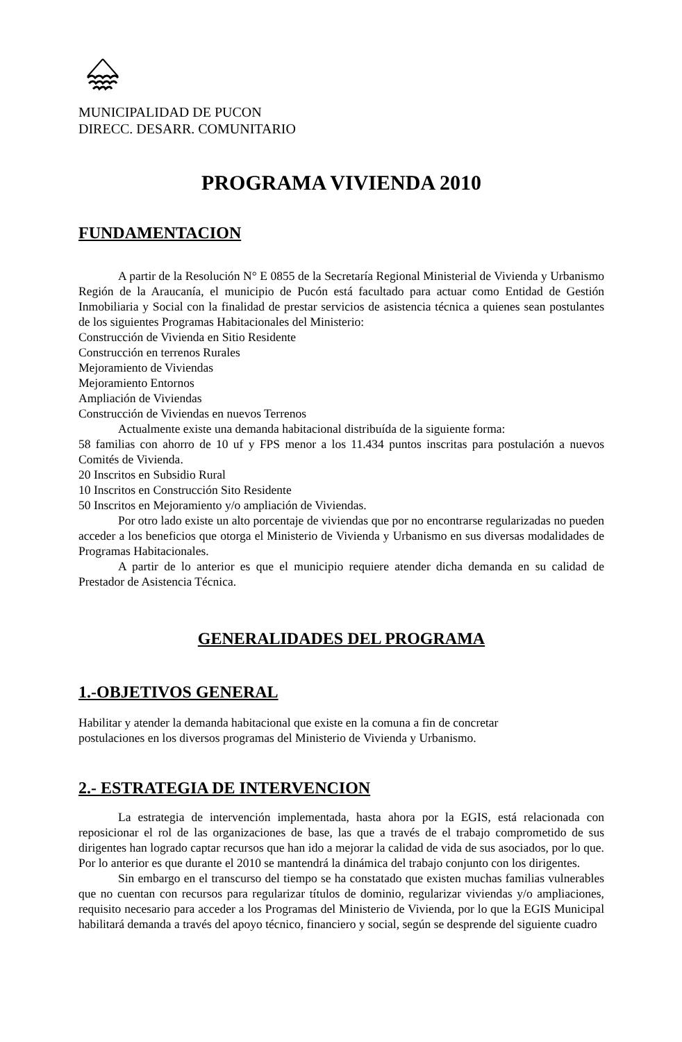MUNICIPALIDAD DE PUCON
DIRECC. DESARR. COMUNITARIO
PROGRAMA VIVIENDA 2010
FUNDAMENTACION
A partir de la Resolución N° E 0855 de la Secretaría Regional Ministerial de Vivienda y Urbanismo Región de la Araucanía, el municipio de Pucón está facultado para actuar como Entidad de Gestión Inmobiliaria y Social con la finalidad de prestar servicios de asistencia técnica a quienes sean postulantes de los siguientes Programas Habitacionales del Ministerio:
Construcción de Vivienda en Sitio Residente
Construcción en terrenos Rurales
Mejoramiento de Viviendas
Mejoramiento Entornos
Ampliación de Viviendas
Construcción de Viviendas en nuevos Terrenos
Actualmente existe una demanda habitacional distribuída de la siguiente forma:
58 familias con ahorro de 10 uf y FPS menor a los 11.434 puntos inscritas para postulación a nuevos Comités de Vivienda.
20 Inscritos en Subsidio Rural
10 Inscritos en Construcción Sito Residente
50 Inscritos en Mejoramiento y/o ampliación de Viviendas.
Por otro lado existe un alto porcentaje de viviendas que por no encontrarse regularizadas no pueden acceder a los beneficios que otorga el Ministerio de Vivienda y Urbanismo en sus diversas modalidades de Programas Habitacionales.
A partir de lo anterior es que el municipio requiere atender dicha demanda en su calidad de Prestador de Asistencia Técnica.
GENERALIDADES DEL PROGRAMA
1.-OBJETIVOS GENERAL
Habilitar y atender la demanda habitacional que existe en la comuna a fin de concretar
postulaciones en los diversos programas del Ministerio de Vivienda y Urbanismo.
2.- ESTRATEGIA DE INTERVENCION
La estrategia de intervención implementada, hasta ahora por la EGIS, está relacionada con reposicionar el rol de las organizaciones de base, las que a través de el trabajo comprometido de sus dirigentes han logrado captar recursos que han ido a mejorar la calidad de vida de sus asociados, por lo que. Por lo anterior es que durante el 2010 se mantendrá la dinámica del trabajo conjunto con los dirigentes.
Sin embargo en el transcurso del tiempo se ha constatado que existen muchas familias vulnerables que no cuentan con recursos para regularizar títulos de dominio, regularizar viviendas y/o ampliaciones, requisito necesario para acceder a los Programas del Ministerio de Vivienda, por lo que la EGIS Municipal habilitará demanda a través del apoyo técnico, financiero y social, según se desprende del siguiente cuadro